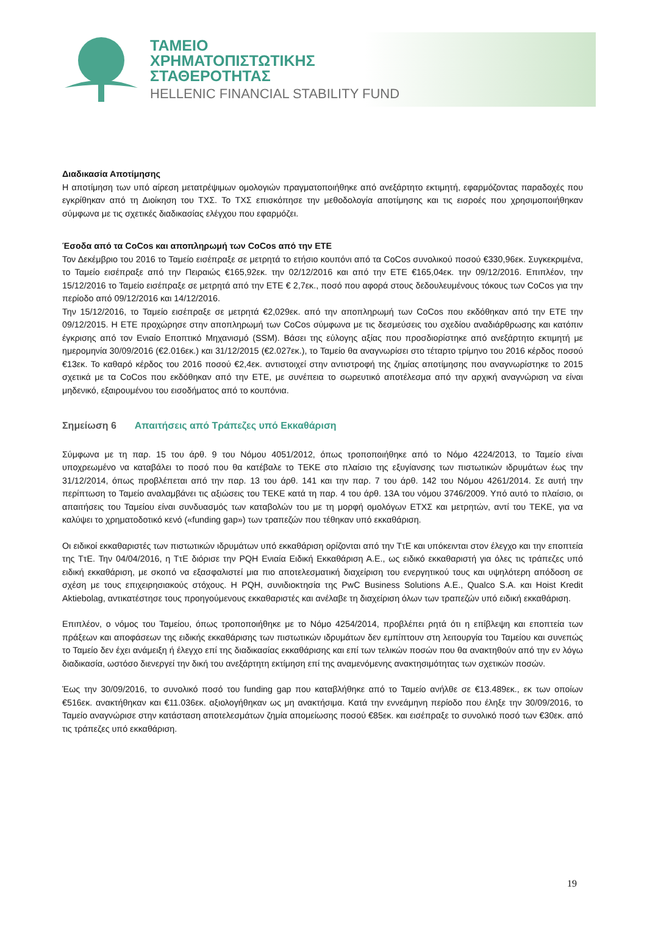ΤΑΜΕΙΟ
ΧΡΗΜΑΤΟΠΙΣΤΩΤΙΚΗΣ
ΣΤΑΘΕΡΟΤΗΤΑΣ
HELLENIC FINANCIAL STABILITY FUND
Διαδικασία Αποτίμησης
Η αποτίμηση των υπό αίρεση μετατρέψιμων ομολογιών πραγματοποιήθηκε από ανεξάρτητο εκτιμητή, εφαρμόζοντας παραδοχές που εγκρίθηκαν από τη Διοίκηση του ΤΧΣ. Το ΤΧΣ επισκόπησε την μεθοδολογία αποτίμησης και τις εισροές που χρησιμοποιήθηκαν σύμφωνα με τις σχετικές διαδικασίας ελέγχου που εφαρμόζει.
Έσοδα από τα CoCos και αποπληρωμή των CoCos από την ΕΤΕ
Τον Δεκέμβριο του 2016 το Ταμείο εισέπραξε σε μετρητά το ετήσιο κουπόνι από τα CoCos συνολικού ποσού €330,96εκ. Συγκεκριμένα, το Ταμείο εισέπραξε από την Πειραιώς €165,92εκ. την 02/12/2016 και από την ΕΤΕ €165,04εκ. την 09/12/2016. Επιπλέον, την 15/12/2016 το Ταμείο εισέπραξε σε μετρητά από την ΕΤΕ € 2,7εκ., ποσό που αφορά στους δεδουλευμένους τόκους των CoCos για την περίοδο από 09/12/2016 και 14/12/2016.
Την 15/12/2016, το Ταμείο εισέπραξε σε μετρητά €2,029εκ. από την αποπληρωμή των CoCos που εκδόθηκαν από την ΕΤΕ την 09/12/2015. Η ΕΤΕ προχώρησε στην αποπληρωμή των CoCos σύμφωνα με τις δεσμεύσεις του σχεδίου αναδιάρθρωσης και κατόπιν έγκρισης από τον Ενιαίο Εποπτικό Μηχανισμό (SSM). Βάσει της εύλογης αξίας που προσδιορίστηκε από ανεξάρτητο εκτιμητή με ημερομηνία 30/09/2016 (€2.016εκ.) και 31/12/2015 (€2.027εκ.), το Ταμείο θα αναγνωρίσει στο τέταρτο τρίμηνο του 2016 κέρδος ποσού €13εκ. Το καθαρό κέρδος του 2016 ποσού €2,4εκ. αντιστοιχεί στην αντιστροφή της ζημίας αποτίμησης που αναγνωρίστηκε το 2015 σχετικά με τα CoCos που εκδόθηκαν από την ΕΤΕ, με συνέπεια το σωρευτικό αποτέλεσμα από την αρχική αναγνώριση να είναι μηδενικό, εξαιρουμένου του εισοδήματος από το κουπόνια.
Σημείωση 6 Απαιτήσεις από Τράπεζες υπό Εκκαθάριση
Σύμφωνα με τη παρ. 15 του άρθ. 9 του Νόμου 4051/2012, όπως τροποποιήθηκε από το Νόμο 4224/2013, το Ταμείο είναι υποχρεωμένο να καταβάλει το ποσό που θα κατέβαλε το ΤΕΚΕ στο πλαίσιο της εξυγίανσης των πιστωτικών ιδρυμάτων έως την 31/12/2014, όπως προβλέπεται από την παρ. 13 του άρθ. 141 και την παρ. 7 του άρθ. 142 του Νόμου 4261/2014. Σε αυτή την περίπτωση το Ταμείο αναλαμβάνει τις αξιώσεις του ΤΕΚΕ κατά τη παρ. 4 του άρθ. 13Α του νόμου 3746/2009. Υπό αυτό το πλαίσιο, οι απαιτήσεις του Ταμείου είναι συνδυασμός των καταβολών του με τη μορφή ομολόγων ΕΤΧΣ και μετρητών, αντί του ΤΕΚΕ, για να καλύψει το χρηματοδοτικό κενό («funding gap») των τραπεζών που τέθηκαν υπό εκκαθάριση.
Οι ειδικοί εκκαθαριστές των πιστωτικών ιδρυμάτων υπό εκκαθάριση ορίζονται από την ΤτΕ και υπόκεινται στον έλεγχο και την εποπτεία της ΤτΕ. Την 04/04/2016, η ΤτΕ διόρισε την PQH Ενιαία Ειδική Εκκαθάριση Α.Ε., ως ειδικό εκκαθαριστή για όλες τις τράπεζες υπό ειδική εκκαθάριση, με σκοπό να εξασφαλιστεί μια πιο αποτελεσματική διαχείριση του ενεργητικού τους και υψηλότερη απόδοση σε σχέση με τους επιχειρησιακούς στόχους. Η PQH, συνιδιοκτησία της PwC Business Solutions A.E., Qualco S.A. και Hoist Kredit Aktiebolag, αντικατέστησε τους προηγούμενους εκκαθαριστές και ανέλαβε τη διαχείριση όλων των τραπεζών υπό ειδική εκκαθάριση.
Επιπλέον, ο νόμος του Ταμείου, όπως τροποποιήθηκε με το Νόμο 4254/2014, προβλέπει ρητά ότι η επίβλεψη και εποπτεία των πράξεων και αποφάσεων της ειδικής εκκαθάρισης των πιστωτικών ιδρυμάτων δεν εμπίπτουν στη λειτουργία του Ταμείου και συνεπώς το Ταμείο δεν έχει ανάμειξη ή έλεγχο επί της διαδικασίας εκκαθάρισης και επί των τελικών ποσών που θα ανακτηθούν από την εν λόγω διαδικασία, ωστόσο διενεργεί την δική του ανεξάρτητη εκτίμηση επί της αναμενόμενης ανακτησιμότητας των σχετικών ποσών.
Έως την 30/09/2016, το συνολικό ποσό του funding gap που καταβλήθηκε από το Ταμείο ανήλθε σε €13.489εκ., εκ των οποίων €516εκ. ανακτήθηκαν και €11.036εκ. αξιολογήθηκαν ως μη ανακτήσιμα. Κατά την εννεάμηνη περίοδο που έληξε την 30/09/2016, το Ταμείο αναγνώρισε στην κατάσταση αποτελεσμάτων ζημία απομείωσης ποσού €85εκ. και εισέπραξε το συνολικό ποσό των €30εκ. από τις τράπεζες υπό εκκαθάριση.
19